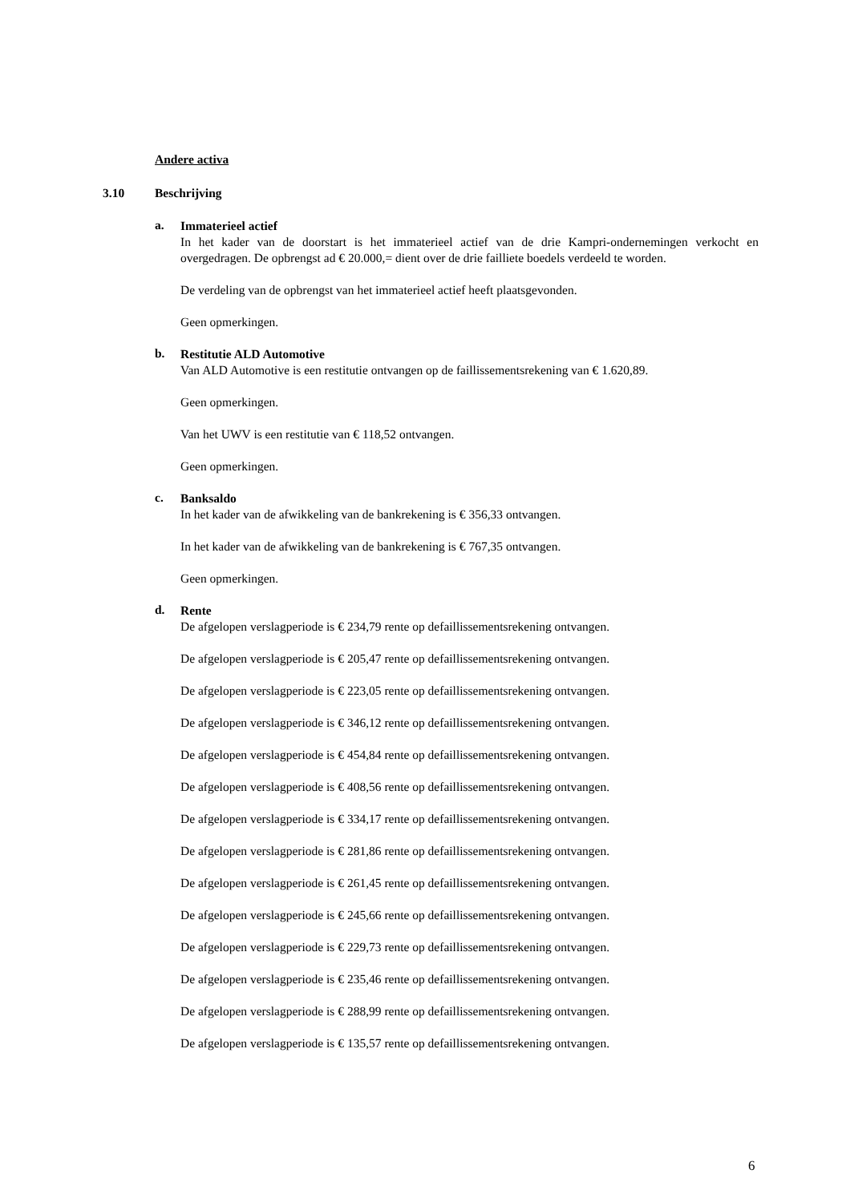Andere activa
3.10 Beschrijving
a.
Immaterieel actief
In het kader van de doorstart is het immaterieel actief van de drie Kampri-ondernemingen verkocht en overgedragen. De opbrengst ad € 20.000,= dient over de drie failliete boedels verdeeld te worden.
De verdeling van de opbrengst van het immaterieel actief heeft plaatsgevonden.
Geen opmerkingen.
b.
Restitutie ALD Automotive
Van ALD Automotive is een restitutie ontvangen op de faillissementsrekening van € 1.620,89.
Geen opmerkingen.
Van het UWV is een restitutie van € 118,52 ontvangen.
Geen opmerkingen.
c.
Banksaldo
In het kader van de afwikkeling van de bankrekening is € 356,33 ontvangen.
In het kader van de afwikkeling van de bankrekening is € 767,35 ontvangen.
Geen opmerkingen.
d.
Rente
De afgelopen verslagperiode is € 234,79 rente op defaillissementsrekening ontvangen.
De afgelopen verslagperiode is € 205,47 rente op defaillissementsrekening ontvangen.
De afgelopen verslagperiode is € 223,05 rente op defaillissementsrekening ontvangen.
De afgelopen verslagperiode is € 346,12 rente op defaillissementsrekening ontvangen.
De afgelopen verslagperiode is € 454,84 rente op defaillissementsrekening ontvangen.
De afgelopen verslagperiode is € 408,56 rente op defaillissementsrekening ontvangen.
De afgelopen verslagperiode is € 334,17 rente op defaillissementsrekening ontvangen.
De afgelopen verslagperiode is € 281,86 rente op defaillissementsrekening ontvangen.
De afgelopen verslagperiode is € 261,45 rente op defaillissementsrekening ontvangen.
De afgelopen verslagperiode is € 245,66 rente op defaillissementsrekening ontvangen.
De afgelopen verslagperiode is € 229,73 rente op defaillissementsrekening ontvangen.
De afgelopen verslagperiode is € 235,46 rente op defaillissementsrekening ontvangen.
De afgelopen verslagperiode is € 288,99 rente op defaillissementsrekening ontvangen.
De afgelopen verslagperiode is € 135,57 rente op defaillissementsrekening ontvangen.
6